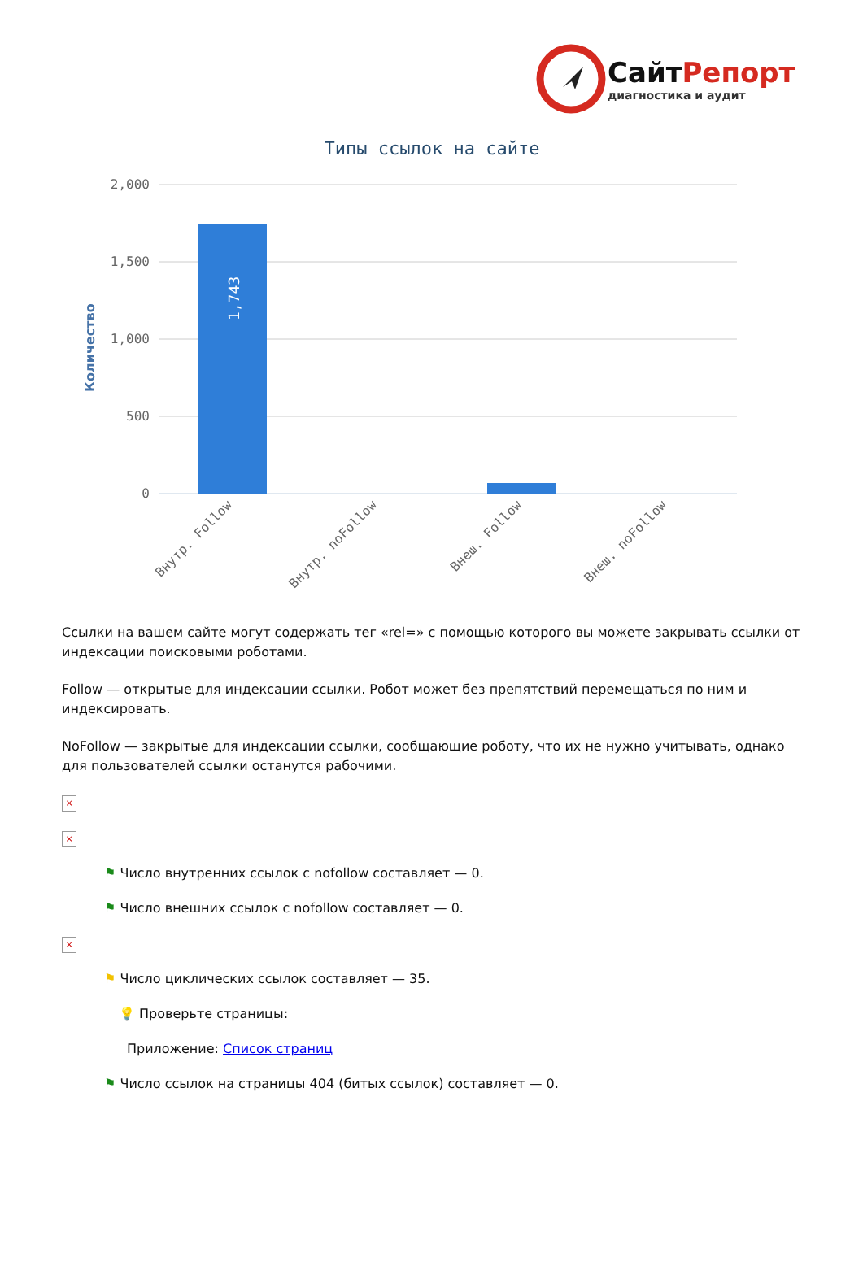Сайт Репорт
диагностика и аудит
Типы ссылок на сайте
Количество
2,000
1,500
1,000
500
0
1,743
Внутр. Follow
Внутр. noFollow
Внеш. Follow
Внеш. noFollow
Ссылки на вашем сайте могут содержать тег «rel=» с помощью которого вы можете закрывать ссылки от индексации поисковыми роботами.
Follow — открытые для индексации ссылки. Робот может без препятствий перемещаться по ним и индексировать.
NoFollow — закрытые для индексации ссылки, сообщающие роботу, что их не нужно учитывать, однако для пользователей ссылки останутся рабочими.
×
×
⚑ Число внутренних ссылок с nofollow составляет — 0.
⚑ Число внешних ссылок с nofollow составляет — 0.
×
⚑ Число циклических ссылок составляет — 35.
💡 Проверьте страницы:
Приложение: Список страниц
⚑ Число ссылок на страницы 404 (битых ссылок) составляет — 0.